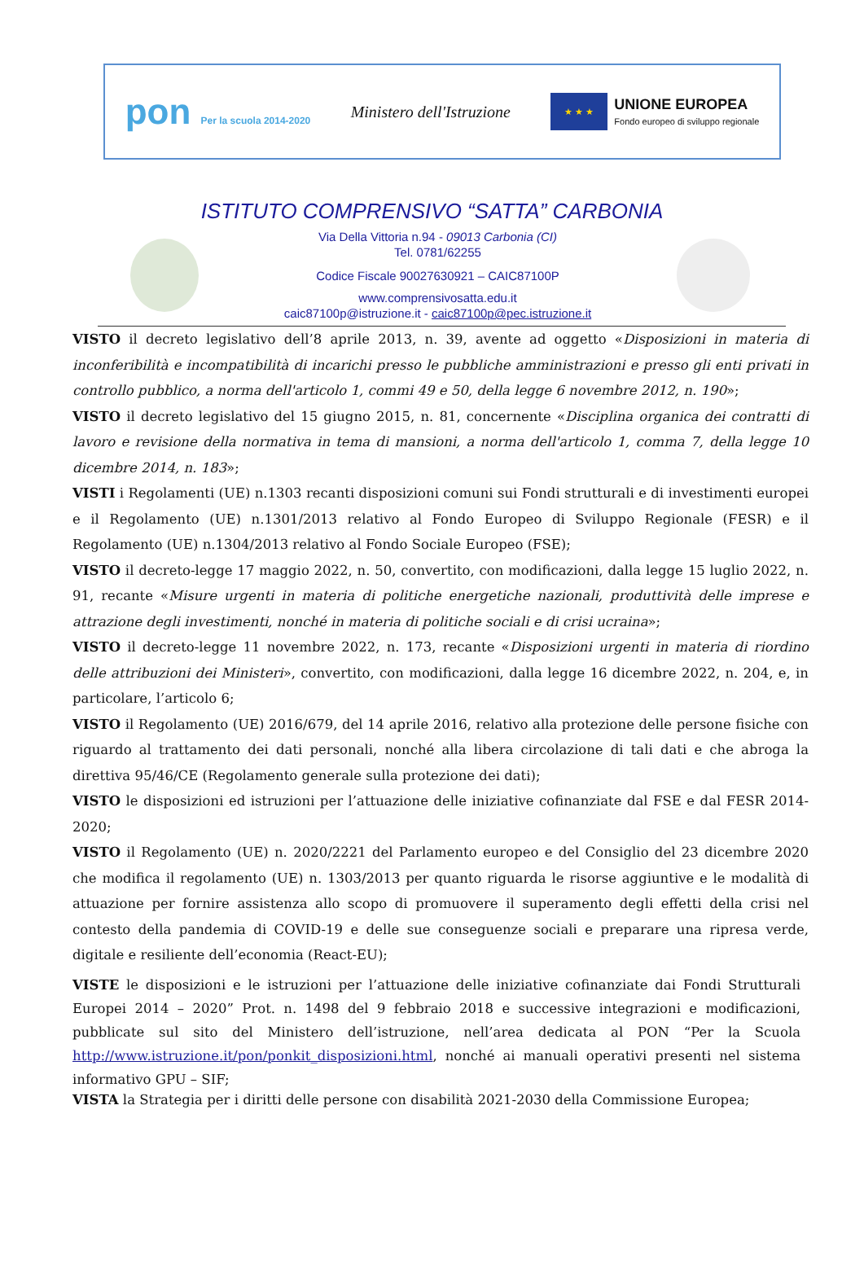pon Per la scuola 2014-2020
Ministero dell'Istruzione
★ ★ ★
UNIONE EUROPEA
Fondo europeo di sviluppo regionale
ISTITUTO COMPRENSIVO “SATTA” CARBONIA
Via Della Vittoria n.94 - 09013 Carbonia (CI)
Tel. 0781/62255
Codice Fiscale 90027630921 – CAIC87100P
www.comprensivosatta.edu.it
caic87100p@istruzione.it - caic87100p@pec.istruzione.it
VISTO il decreto legislativo dell’8 aprile 2013, n. 39, avente ad oggetto «Disposizioni in materia di inconferibilità e incompatibilità di incarichi presso le pubbliche amministrazioni e presso gli enti privati in controllo pubblico, a norma dell'articolo 1, commi 49 e 50, della legge 6 novembre 2012, n. 190»;
VISTO il decreto legislativo del 15 giugno 2015, n. 81, concernente «Disciplina organica dei contratti di lavoro e revisione della normativa in tema di mansioni, a norma dell'articolo 1, comma 7, della legge 10 dicembre 2014, n. 183»;
VISTI i Regolamenti (UE) n.1303 recanti disposizioni comuni sui Fondi strutturali e di investimenti europei e il Regolamento (UE) n.1301/2013 relativo al Fondo Europeo di Sviluppo Regionale (FESR) e il Regolamento (UE) n.1304/2013 relativo al Fondo Sociale Europeo (FSE);
VISTO il decreto-legge 17 maggio 2022, n. 50, convertito, con modificazioni, dalla legge 15 luglio 2022, n. 91, recante «Misure urgenti in materia di politiche energetiche nazionali, produttività delle imprese e attrazione degli investimenti, nonché in materia di politiche sociali e di crisi ucraina»;
VISTO il decreto-legge 11 novembre 2022, n. 173, recante «Disposizioni urgenti in materia di riordino delle attribuzioni dei Ministeri», convertito, con modificazioni, dalla legge 16 dicembre 2022, n. 204, e, in particolare, l’articolo 6;
VISTO il Regolamento (UE) 2016/679, del 14 aprile 2016, relativo alla protezione delle persone fisiche con riguardo al trattamento dei dati personali, nonché alla libera circolazione di tali dati e che abroga la direttiva 95/46/CE (Regolamento generale sulla protezione dei dati);
VISTO le disposizioni ed istruzioni per l’attuazione delle iniziative cofinanziate dal FSE e dal FESR 2014-2020;
VISTO il Regolamento (UE) n. 2020/2221 del Parlamento europeo e del Consiglio del 23 dicembre 2020 che modifica il regolamento (UE) n. 1303/2013 per quanto riguarda le risorse aggiuntive e le modalità di attuazione per fornire assistenza allo scopo di promuovere il superamento degli effetti della crisi nel contesto della pandemia di COVID-19 e delle sue conseguenze sociali e preparare una ripresa verde, digitale e resiliente dell’economia (React-EU);
VISTE le disposizioni e le istruzioni per l’attuazione delle iniziative cofinanziate dai Fondi Strutturali Europei 2014 – 2020” Prot. n. 1498 del 9 febbraio 2018 e successive integrazioni e modificazioni, pubblicate sul sito del Ministero dell’istruzione, nell’area dedicata al PON “Per la Scuola http://www.istruzione.it/pon/ponkit_disposizioni.html, nonché ai manuali operativi presenti nel sistema informativo GPU – SIF;
VISTA la Strategia per i diritti delle persone con disabilità 2021-2030 della Commissione Europea;